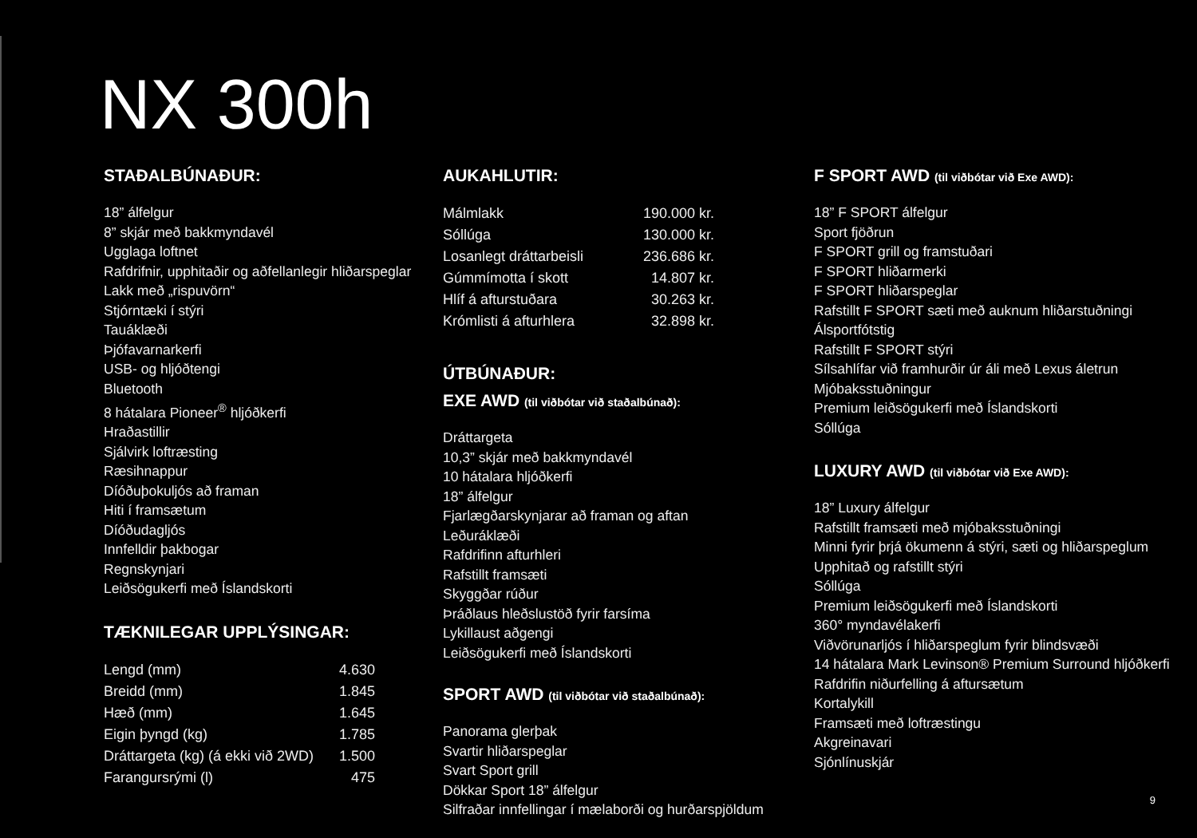NX 300h
STAÐALBÚNAÐUR:
18” álfelgur
8” skjár með bakkmyndavél
Ugglaga loftnet
Rafdrifnir, upphitaðir og aðfellanlegir hliðarspeglar
Lakk með „rispuvörn“
Stjórntæki í stýri
Tauáklæði
Þjófavarnarkerfi
USB- og hljóðtengi
Bluetooth
8 hátalara Pioneer<sup>®</sup> hljóðkerfi
Hraðastillir
Sjálvirk loftræsting
Ræsihnappur
Díóðuþokuljós að framan
Hiti í framsætum
Díóðudagljós
Innfelldir þakbogar
Regnskynjari
Leiðsögukerfi með Íslandskorti
TÆKNILEGAR UPPLÝSINGAR:
| Lengd (mm) | 4.630 |
| Breidd (mm) | 1.845 |
| Hæð (mm) | 1.645 |
| Eigin þyngd (kg) | 1.785 |
| Dráttargeta (kg) (á ekki við 2WD) | 1.500 |
| Farangursrými (l) | 475 |
AUKAHLUTIR:
| Málmlakk | 190.000 kr. |
| Sóllúga | 130.000 kr. |
| Losanlegt dráttarbeisli | 236.686 kr. |
| Gúmmímotta í skott | 14.807 kr. |
| Hlíf á afturstuðara | 30.263 kr. |
| Krómlisti á afturhlera | 32.898 kr. |
ÚTBÚNAÐUR:
EXE AWD (til viðbótar við staðalbúnað):
Dráttargeta
10,3” skjár með bakkmyndavél
10 hátalara hljóðkerfi
18” álfelgur
Fjarlægðarskynjarar að framan og aftan
Leðuráklæði
Rafdrifinn afturhleri
Rafstillt framsæti
Skyggðar rúður
Þráðlaus hleðslustöð fyrir farsíma
Lykillaust aðgengi
Leiðsögukerfi með Íslandskorti
SPORT AWD (til viðbótar við staðalbúnað):
Panorama glerþak
Svartir hliðarspeglar
Svart Sport grill
Dökkar Sport 18” álfelgur
Silfraðar innfellingar í mælaborði og hurðarspjöldum
F SPORT AWD (til viðbótar við Exe AWD):
18” F SPORT álfelgur
Sport fjöðrun
F SPORT grill og framstuðari
F SPORT hliðarmerki
F SPORT hliðarspeglar
Rafstillt F SPORT sæti með auknum hliðarstuðningi
Álsportfótstig
Rafstillt F SPORT stýri
Sílsahlífar við framhurðir úr áli með Lexus áletrun
Mjóbaksstuðningur
Premium leiðsögukerfi með Íslandskorti
Sóllúga
LUXURY AWD (til viðbótar við Exe AWD):
18” Luxury álfelgur
Rafstillt framsæti með mjóbaksstuðningi
Minni fyrir þrjá ökumenn á stýri, sæti og hliðarspeglum
Upphitað og rafstillt stýri
Sóllúga
Premium leiðsögukerfi með Íslandskorti
360° myndavélakerfi
Viðvörunarljós í hliðarspeglum fyrir blindsvæði
14 hátalara Mark Levinson® Premium Surround hljóðkerfi
Rafdrifin niðurfelling á aftursætum
Kortalykill
Framsæti með loftræstingu
Akgreinavari
Sjónlínuskjár
9